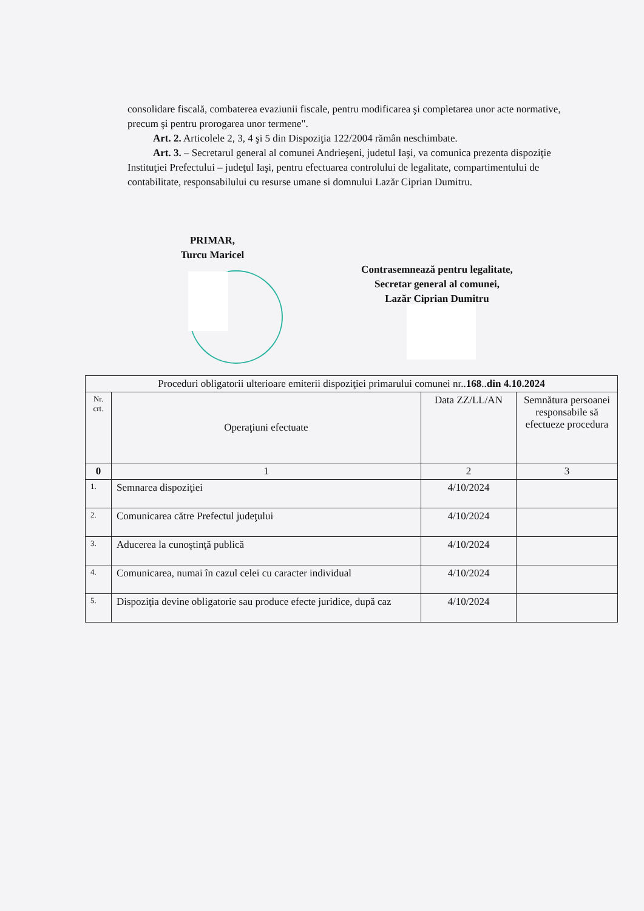consolidare fiscală, combaterea evaziunii fiscale, pentru modificarea şi completarea unor acte normative, precum şi pentru prorogarea unor termene".
Art. 2. Articolele 2, 3, 4 şi 5 din Dispoziţia 122/2004 rămân neschimbate.
Art. 3. – Secretarul general al comunei Andrieşeni, judetul Iaşi, va comunica prezenta dispoziţie Instituţiei Prefectului – judeţul Iaşi, pentru efectuarea controlului de legalitate, compartimentului de contabilitate, responsabilului cu resurse umane si domnului Lazăr Ciprian Dumitru.
PRIMAR,
Turcu Maricel
Contrasemnează pentru legalitate,
Secretar general al comunei,
Lazăr Ciprian Dumitru
| Proceduri obligatorii ulterioare emiterii dispoziţiei primarului comunei nr.. 168 .. din 4.10.2024 | | | |
| Nr. crt. | Operaţiuni efectuate | Data ZZ/LL/AN | Semnătura persoanei responsabile să efectueze procedura |
| 0 | 1 | 2 | 3 |
| 1. | Semnarea dispoziţiei | 4/10/2024 | |
| 2. | Comunicarea către Prefectul judeţului | 4/10/2024 | |
| 3. | Aducerea la cunoştinţă publică | 4/10/2024 | |
| 4. | Comunicarea, numai în cazul celei cu caracter individual | 4/10/2024 | |
| 5. | Dispoziţia devine obligatorie sau produce efecte juridice, după caz | 4/10/2024 | |